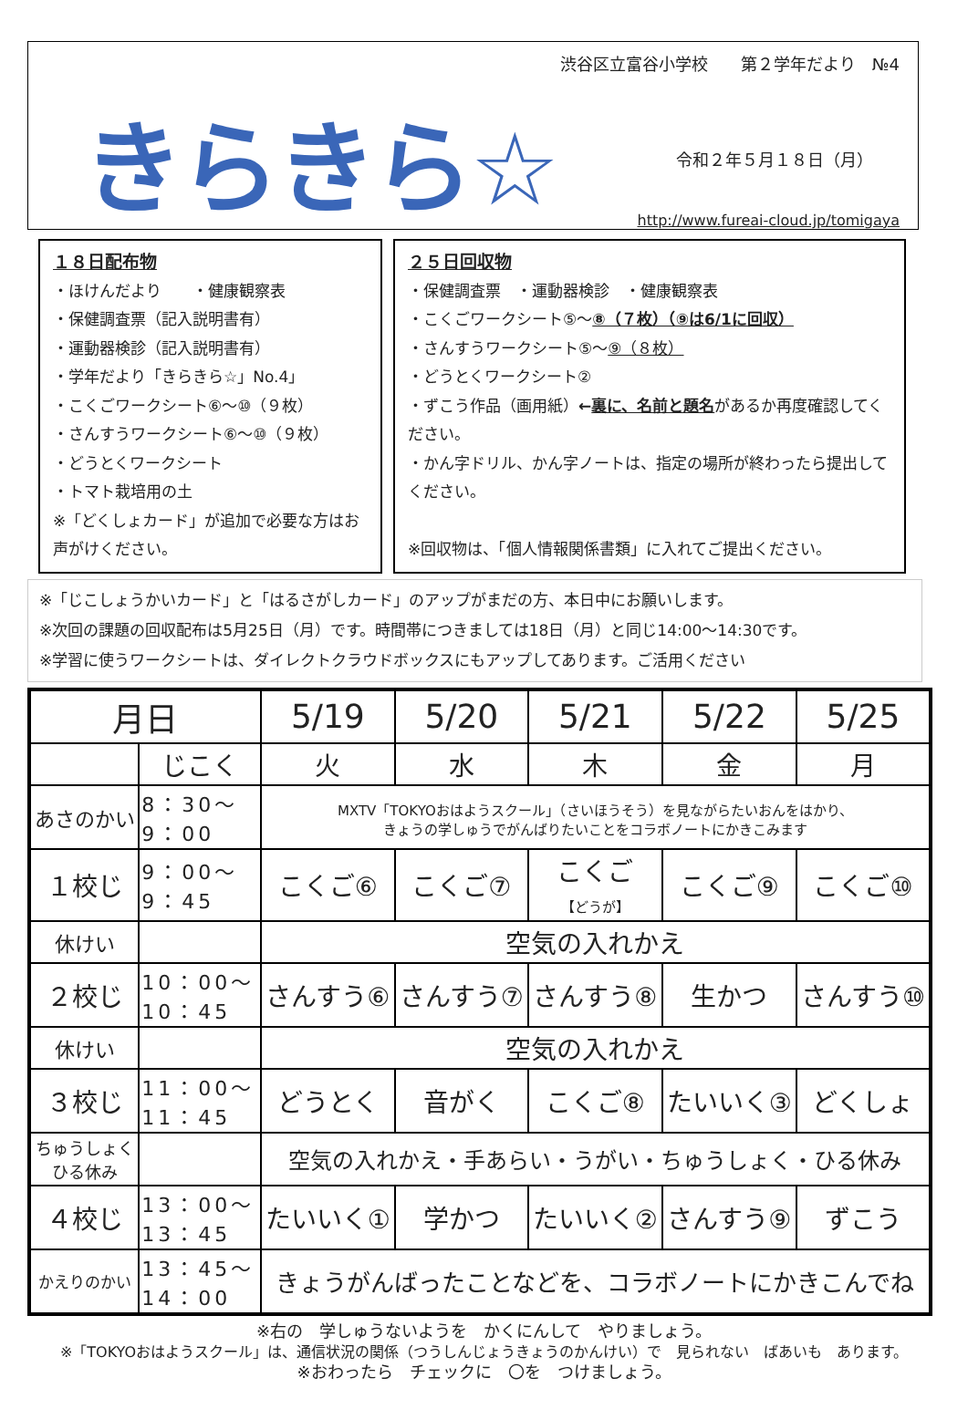渋谷区立富谷小学校　　第２学年だより　№4
きらきら☆ 令和２年５月１８日（月）
http://www.fureai-cloud.jp/tomigaya
１８日配布物
・ほけんだより　　・健康観察表
・保健調査票（記入説明書有）
・運動器検診（記入説明書有）
・学年だより「きらきら☆」No.4」
・こくごワークシート⑥～⑩（９枚）
・さんすうワークシート⑥～⑩（９枚）
・どうとくワークシート
・トマト栽培用の土
※「どくしょカード」が追加で必要な方はお声がけください。
２５日回収物
・保健調査票　・運動器検診　・健康観察表
・こくごワークシート⑤～⑧（７枚）（⑨は6/1に回収）
・さんすうワークシート⑤～⑨（８枚）
・どうとくワークシート②
・ずこう作品（画用紙）←裏に、名前と題名があるか再度確認してください。
・かん字ドリル、かん字ノートは、指定の場所が終わったら提出してください。
※回収物は、「個人情報関係書類」に入れてご提出ください。
※「じこしょうかいカード」と「はるさがしカード」のアップがまだの方、本日中にお願いします。
※次回の課題の回収配布は5月25日（月）です。時間帯につきましては18日（月）と同じ14:00～14:30です。
※学習に使うワークシートは、ダイレクトクラウドボックスにもアップしてあります。ご活用ください
| 月日 | | 5/19 | 5/20 | 5/21 | 5/22 | 5/25 |
| --- | --- | --- | --- | --- | --- | --- |
| | じこく | 火 | 水 | 木 | 金 | 月 |
| あさのかい | 8：30～ 9：00 | MXTV「TOKYOおはようスクール」（さいほうそう）を見ながらたいおんをはかり、 きょうの学しゅうでがんばりたいことをコラボノートにかきこみます | | | | |
| １校じ | 9：00～ 9：45 | こくご⑥ | こくご⑦ | こくご 【どうが】 | こくご⑨ | こくご⑩ |
| 休けい | | 空気の入れかえ | | | | |
| ２校じ | 10：00～ 10：45 | さんすう⑥ | さんすう⑦ | さんすう⑧ | 生かつ | さんすう⑩ |
| 休けい | | 空気の入れかえ | | | | |
| ３校じ | 11：00～ 11：45 | どうとく | 音がく | こくご⑧ | たいいく③ | どくしょ |
| ちゅうしょく ひる休み | | 空気の入れかえ・手あらい・うがい・ちゅうしょく・ひる休み | | | | |
| ４校じ | 13：00～ 13：45 | たいいく① | 学かつ | たいいく② | さんすう⑨ | ずこう |
| かえりのかい | 13：45～ 14：00 | きょうがんばったことなどを、コラボノートにかきこんでね | | | | |
※右の　学しゅうないようを　かくにんして　やりましょう。
※「TOKYOおはようスクール」は、通信状況の関係（つうしんじょうきょうのかんけい）で　見られない　ばあいも　あります。
※おわったら　チェックに　〇を　つけましょう。